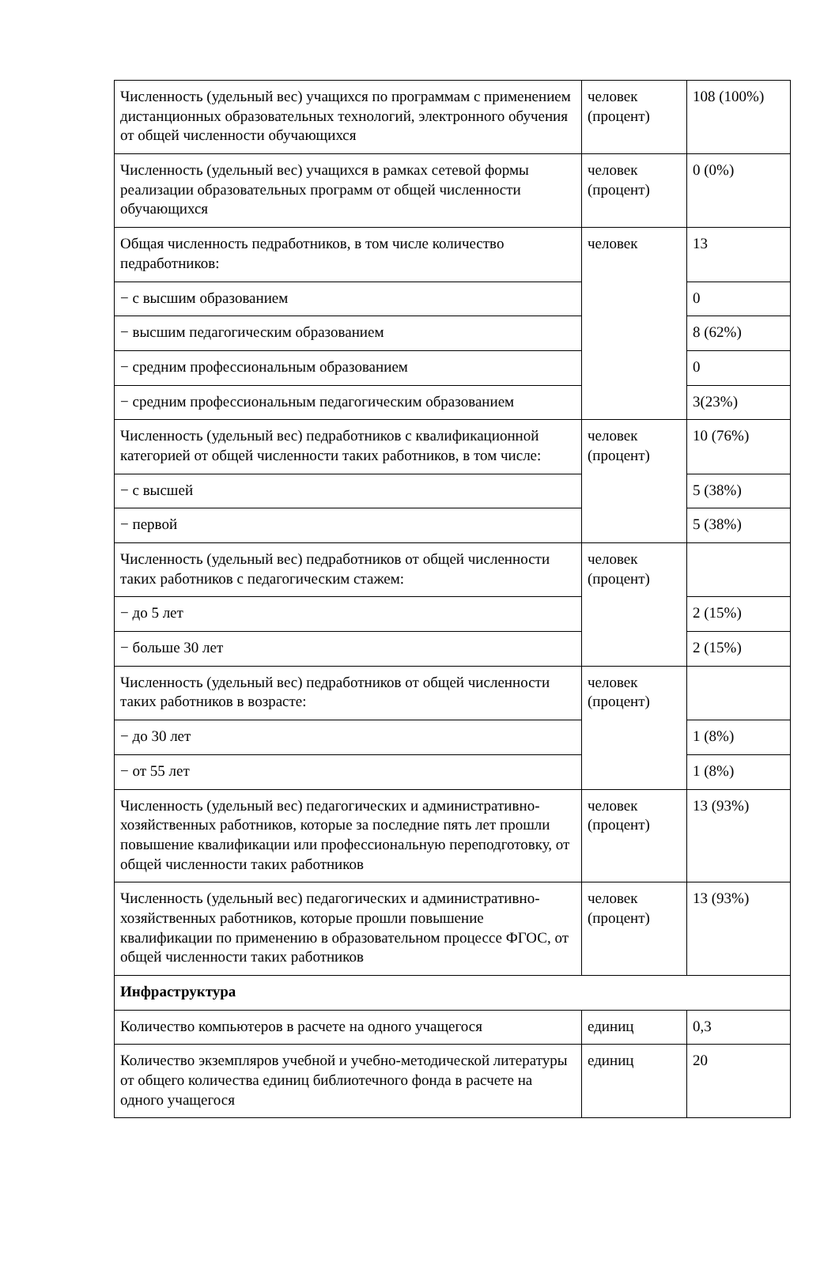| Численность (удельный вес) учащихся по программам с применением дистанционных образовательных технологий, электронного обучения от общей численности обучающихся | человек (процент) | 108 (100%) |
| Численность (удельный вес) учащихся в рамках сетевой формы реализации образовательных программ от общей численности обучающихся | человек (процент) | 0 (0%) |
| Общая численность педработников, в том числе количество педработников: | человек | 13 |
| − с высшим образованием | | 0 |
| − высшим педагогическим образованием | | 8 (62%) |
| − средним профессиональным образованием | | 0 |
| − средним профессиональным педагогическим образованием | | 3(23%) |
| Численность (удельный вес) педработников с квалификационной категорией от общей численности таких работников, в том числе: | человек (процент) | 10 (76%) |
| − с высшей | | 5 (38%) |
| − первой | | 5 (38%) |
| Численность (удельный вес) педработников от общей численности таких работников с педагогическим стажем: | человек (процент) | |
| − до 5 лет | | 2 (15%) |
| − больше 30 лет | | 2 (15%) |
| Численность (удельный вес) педработников от общей численности таких работников в возрасте: | человек (процент) | |
| − до 30 лет | | 1 (8%) |
| − от 55 лет | | 1 (8%) |
| Численность (удельный вес) педагогических и административно-хозяйственных работников, которые за последние пять лет прошли повышение квалификации или профессиональную переподготовку, от общей численности таких работников | человек (процент) | 13 (93%) |
| Численность (удельный вес) педагогических и административно-хозяйственных работников, которые прошли повышение квалификации по применению в образовательном процессе ФГОС, от общей численности таких работников | человек (процент) | 13 (93%) |
| Инфраструктура | | |
| Количество компьютеров в расчете на одного учащегося | единиц | 0,3 |
| Количество экземпляров учебной и учебно-методической литературы от общего количества единиц библиотечного фонда в расчете на одного учащегося | единиц | 20 |